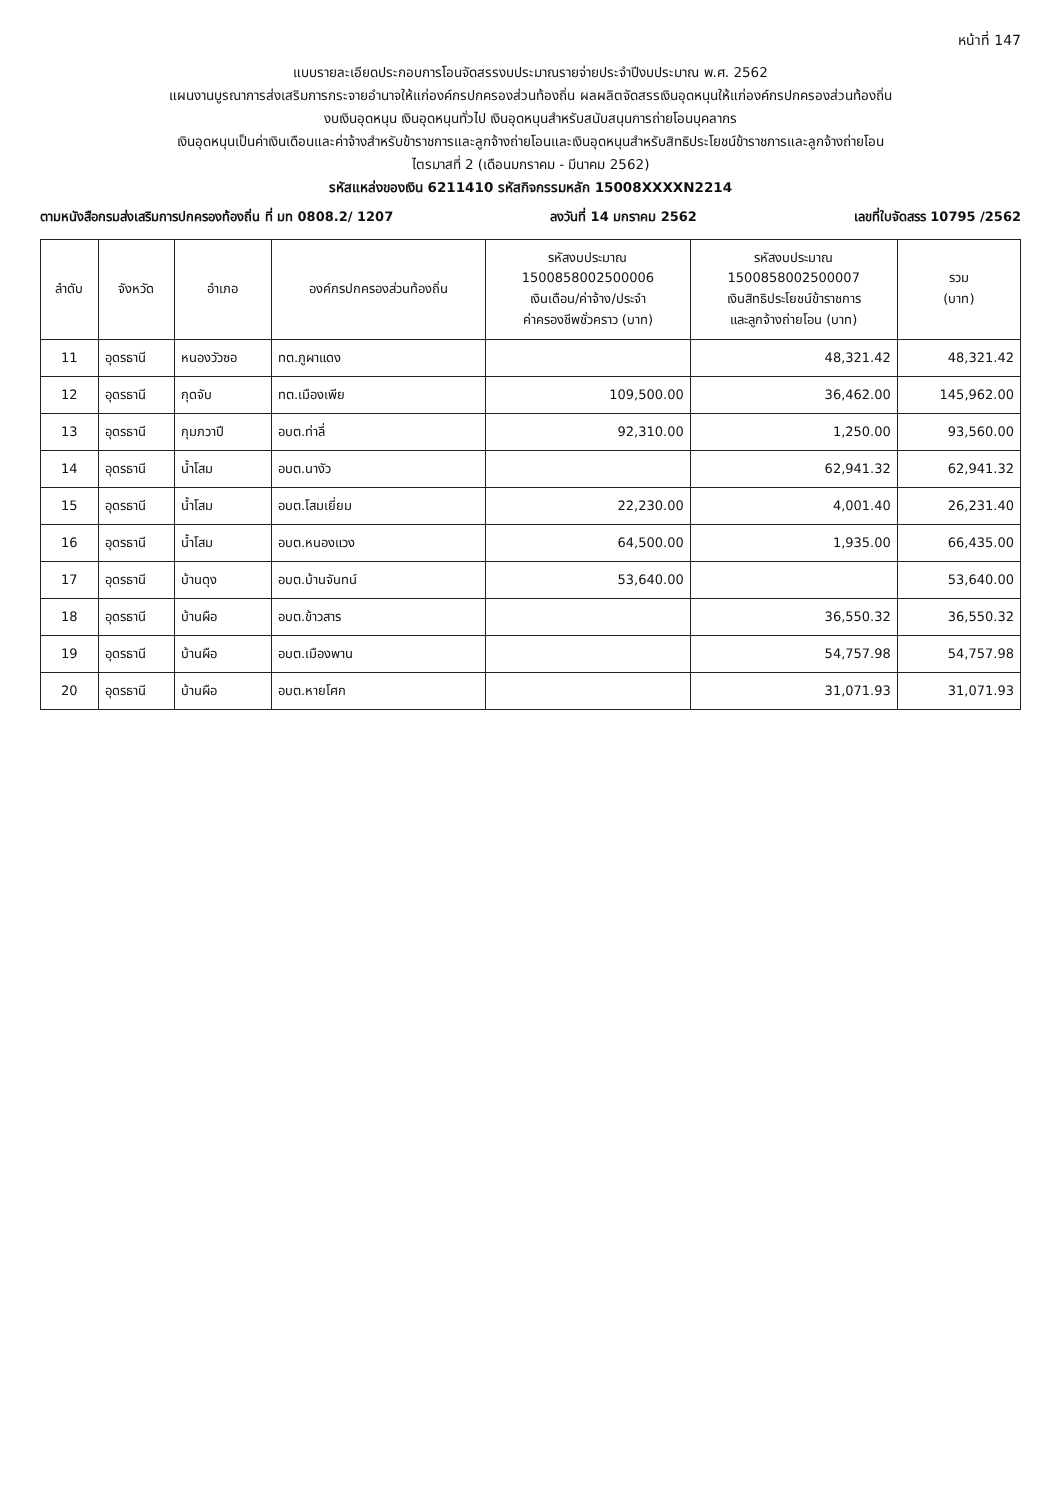หน้าที่ 147
แบบรายละเอียดประกอบการโอนจัดสรรงบประมาณรายจ่ายประจำปีงบประมาณ พ.ศ. 2562
แผนงานบูรณาการส่งเสริมการกระจายอำนาจให้แก่องค์กรปกครองส่วนท้องถิ่น ผลผลิตจัดสรรเงินอุดหนุนให้แก่องค์กรปกครองส่วนท้องถิ่น
งบเงินอุดหนุน เงินอุดหนุนทั่วไป เงินอุดหนุนสำหรับสนับสนุนการถ่ายโอนบุคลากร
เงินอุดหนุนเป็นค่าเงินเดือนและค่าจ้างสำหรับข้าราชการและลูกจ้างถ่ายโอนและเงินอุดหนุนสำหรับสิทธิประโยชน์ข้าราชการและลูกจ้างถ่ายโอน
ไตรมาสที่ 2 (เดือนมกราคม - มีนาคม 2562)
รหัสแหล่งของเงิน 6211410 รหัสกิจกรรมหลัก 15008XXXXN2214
ตามหนังสือกรมส่งเสริมการปกครองท้องถิ่น ที่ มท 0808.2/ 1207 ลงวันที่ 14 มกราคม 2562 เลขที่ใบจัดสรร 10795 /2562
| ลำดับ | จังหวัด | อำเภอ | องค์กรปกครองส่วนท้องถิ่น | รหัสงบประมาณ 1500858002500006 เงินเดือน/ค่าจ้าง/ประจำ ค่าครองชีพชั่วคราว (บาท) | รหัสงบประมาณ 1500858002500007 เงินสิทธิประโยชน์ข้าราชการ และลูกจ้างถ่ายโอน (บาท) | รวม (บาท) |
| --- | --- | --- | --- | --- | --- | --- |
| 11 | อุดรธานี | หนองวัวซอ | ทต.ภูผาแดง | | 48,321.42 | 48,321.42 |
| 12 | อุดรธานี | กุดจับ | ทต.เมืองเพีย | 109,500.00 | 36,462.00 | 145,962.00 |
| 13 | อุดรธานี | กุมภวาปี | อบต.ท่าลี่ | 92,310.00 | 1,250.00 | 93,560.00 |
| 14 | อุดรธานี | น้ำโสม | อบต.นางัว | | 62,941.32 | 62,941.32 |
| 15 | อุดรธานี | น้ำโสม | อบต.โสมเยี่ยม | 22,230.00 | 4,001.40 | 26,231.40 |
| 16 | อุดรธานี | น้ำโสม | อบต.หนองแวง | 64,500.00 | 1,935.00 | 66,435.00 |
| 17 | อุดรธานี | บ้านดุง | อบต.บ้านจันทน์ | 53,640.00 | | 53,640.00 |
| 18 | อุดรธานี | บ้านผือ | อบต.ข้าวสาร | | 36,550.32 | 36,550.32 |
| 19 | อุดรธานี | บ้านผือ | อบต.เมืองพาน | | 54,757.98 | 54,757.98 |
| 20 | อุดรธานี | บ้านผือ | อบต.หายโศก | | 31,071.93 | 31,071.93 |